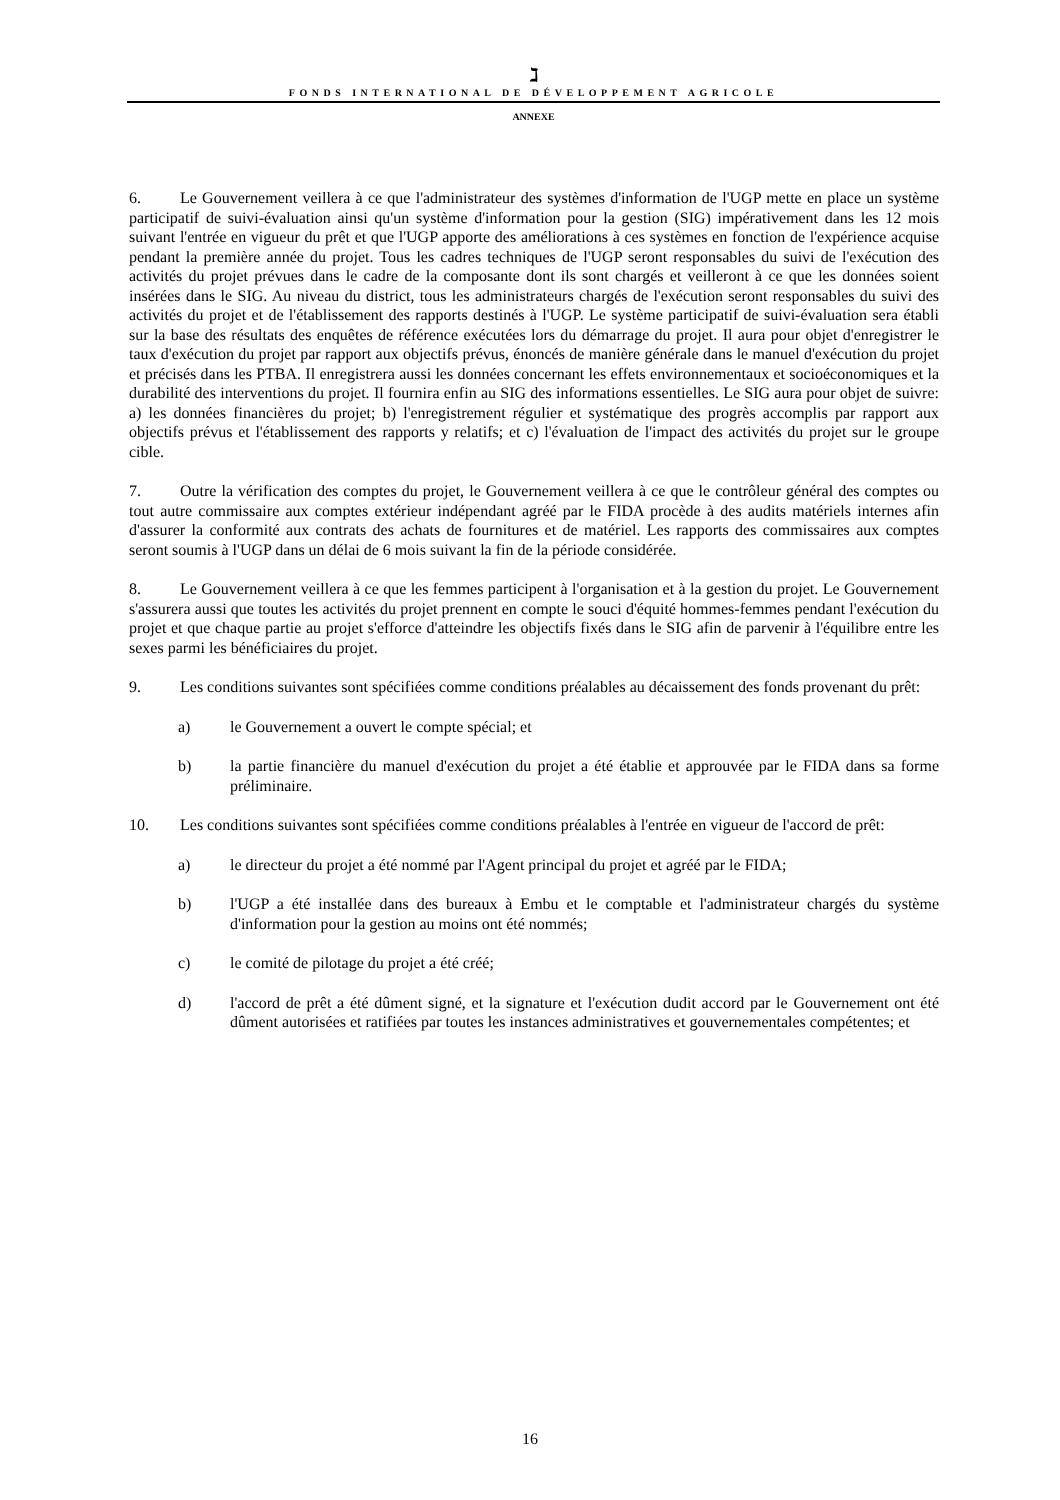ℷ
FONDS INTERNATIONAL DE DÉVELOPPEMENT AGRICOLE
ANNEXE
6. Le Gouvernement veillera à ce que l'administrateur des systèmes d'information de l'UGP mette en place un système participatif de suivi-évaluation ainsi qu'un système d'information pour la gestion (SIG) impérativement dans les 12 mois suivant l'entrée en vigueur du prêt et que l'UGP apporte des améliorations à ces systèmes en fonction de l'expérience acquise pendant la première année du projet. Tous les cadres techniques de l'UGP seront responsables du suivi de l'exécution des activités du projet prévues dans le cadre de la composante dont ils sont chargés et veilleront à ce que les données soient insérées dans le SIG. Au niveau du district, tous les administrateurs chargés de l'exécution seront responsables du suivi des activités du projet et de l'établissement des rapports destinés à l'UGP. Le système participatif de suivi-évaluation sera établi sur la base des résultats des enquêtes de référence exécutées lors du démarrage du projet. Il aura pour objet d'enregistrer le taux d'exécution du projet par rapport aux objectifs prévus, énoncés de manière générale dans le manuel d'exécution du projet et précisés dans les PTBA. Il enregistrera aussi les données concernant les effets environnementaux et socioéconomiques et la durabilité des interventions du projet. Il fournira enfin au SIG des informations essentielles. Le SIG aura pour objet de suivre: a) les données financières du projet; b) l'enregistrement régulier et systématique des progrès accomplis par rapport aux objectifs prévus et l'établissement des rapports y relatifs; et c) l'évaluation de l'impact des activités du projet sur le groupe cible.
7. Outre la vérification des comptes du projet, le Gouvernement veillera à ce que le contrôleur général des comptes ou tout autre commissaire aux comptes extérieur indépendant agréé par le FIDA procède à des audits matériels internes afin d'assurer la conformité aux contrats des achats de fournitures et de matériel. Les rapports des commissaires aux comptes seront soumis à l'UGP dans un délai de 6 mois suivant la fin de la période considérée.
8. Le Gouvernement veillera à ce que les femmes participent à l'organisation et à la gestion du projet. Le Gouvernement s'assurera aussi que toutes les activités du projet prennent en compte le souci d'équité hommes-femmes pendant l'exécution du projet et que chaque partie au projet s'efforce d'atteindre les objectifs fixés dans le SIG afin de parvenir à l'équilibre entre les sexes parmi les bénéficiaires du projet.
9. Les conditions suivantes sont spécifiées comme conditions préalables au décaissement des fonds provenant du prêt:
a) le Gouvernement a ouvert le compte spécial; et
b) la partie financière du manuel d'exécution du projet a été établie et approuvée par le FIDA dans sa forme préliminaire.
10. Les conditions suivantes sont spécifiées comme conditions préalables à l'entrée en vigueur de l'accord de prêt:
a) le directeur du projet a été nommé par l'Agent principal du projet et agréé par le FIDA;
b) l'UGP a été installée dans des bureaux à Embu et le comptable et l'administrateur chargés du système d'information pour la gestion au moins ont été nommés;
c) le comité de pilotage du projet a été créé;
d) l'accord de prêt a été dûment signé, et la signature et l'exécution dudit accord par le Gouvernement ont été dûment autorisées et ratifiées par toutes les instances administratives et gouvernementales compétentes; et
16